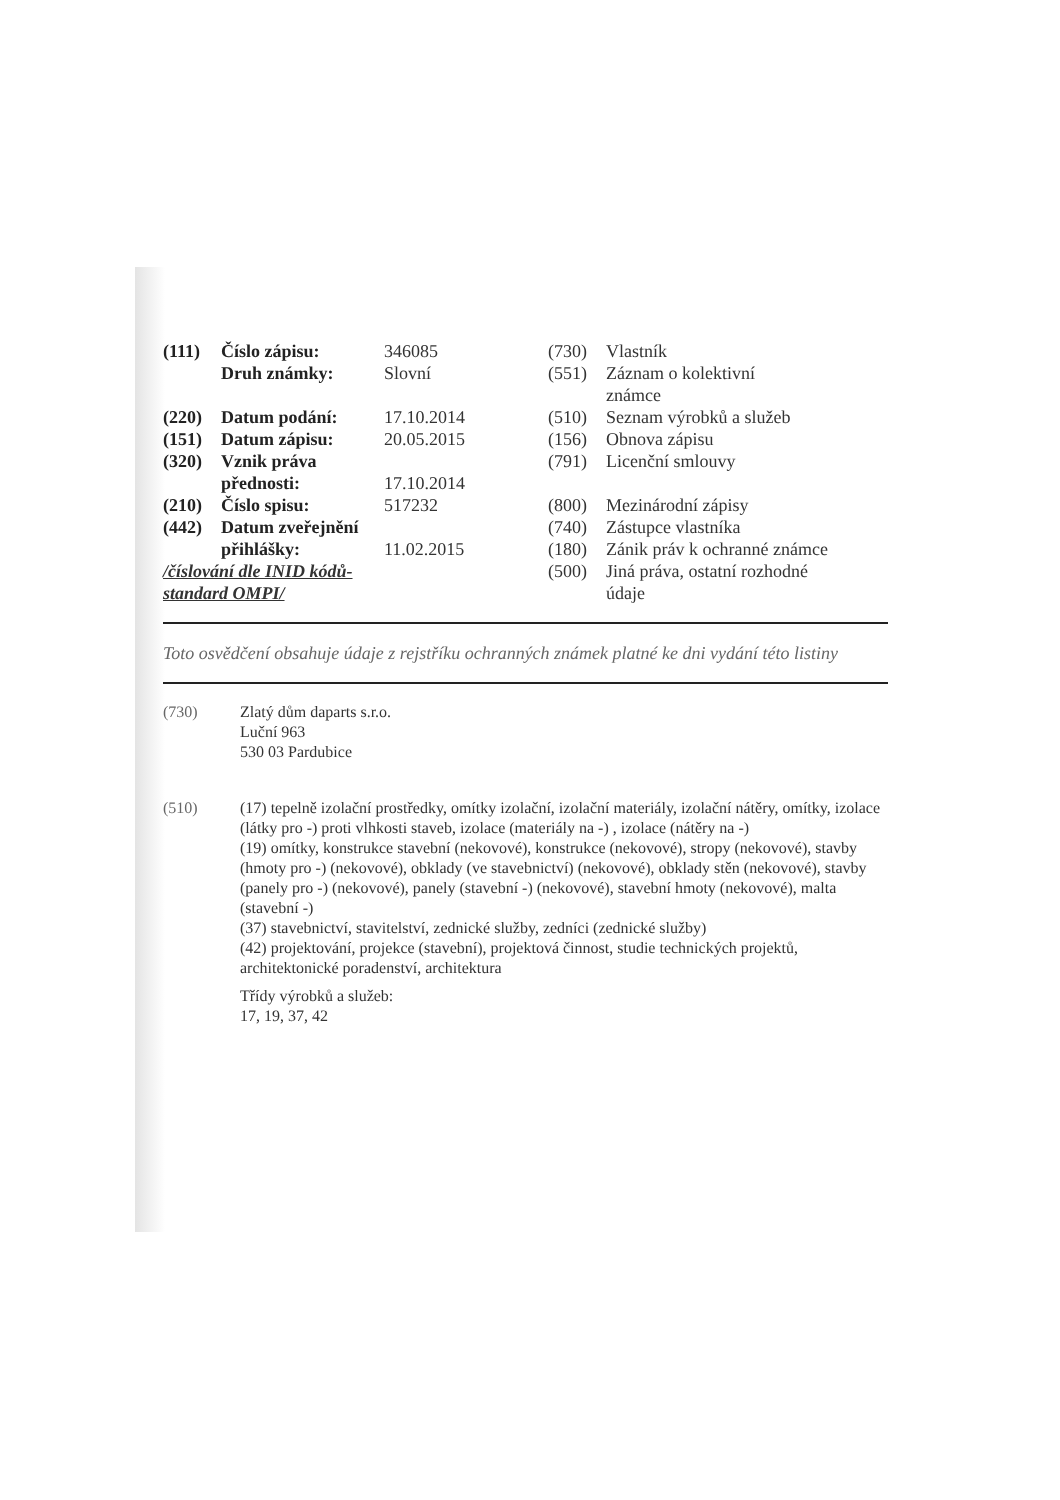| (111) | Číslo zápisu: | 346085 |
| | Druh známky: | Slovní |
| (220) | Datum podání: | 17.10.2014 |
| (151) | Datum zápisu: | 20.05.2015 |
| (320) | Vznik práva | |
| | přednosti: | 17.10.2014 |
| (210) | Číslo spisu: | 517232 |
| (442) | Datum zveřejnění | |
| | přihlášky: | 11.02.2015 |
| /číslování dle INID kódů- standard OMPI/ | | |
| (730) | Vlastník |
| (551) | Záznam o kolektivní známce |
| (510) | Seznam výrobků a služeb |
| (156) | Obnova zápisu |
| (791) | Licenční smlouvy |
| (800) | Mezinárodní zápisy |
| (740) | Zástupce vlastníka |
| (180) | Zánik práv k ochranné známce |
| (500) | Jiná práva, ostatní rozhodné údaje |
Toto osvědčení obsahuje údaje z rejstříku ochranných známek platné ke dni vydání této listiny
(730) Zlatý dům daparts s.r.o.
Luční 963
530 03 Pardubice
(510) (17) tepelně izolační prostředky, omítky izolační, izolační materiály, izolační nátěry, omítky, izolace (látky pro -) proti vlhkosti staveb, izolace (materiály na -) , izolace (nátěry na -)
(19) omítky, konstrukce stavební (nekovové), konstrukce (nekovové), stropy (nekovové), stavby (hmoty pro -) (nekovové), obklady (ve stavebnictví) (nekovové), obklady stěn (nekovové), stavby (panely pro -) (nekovové), panely (stavební -) (nekovové), stavební hmoty (nekovové), malta (stavební -)
(37) stavebnictví, stavitelství, zednické služby, zedníci (zednické služby)
(42) projektování, projekce (stavební), projektová činnost, studie technických projektů, architektonické poradenství, architektura
Třídy výrobků a služeb:
17, 19, 37, 42